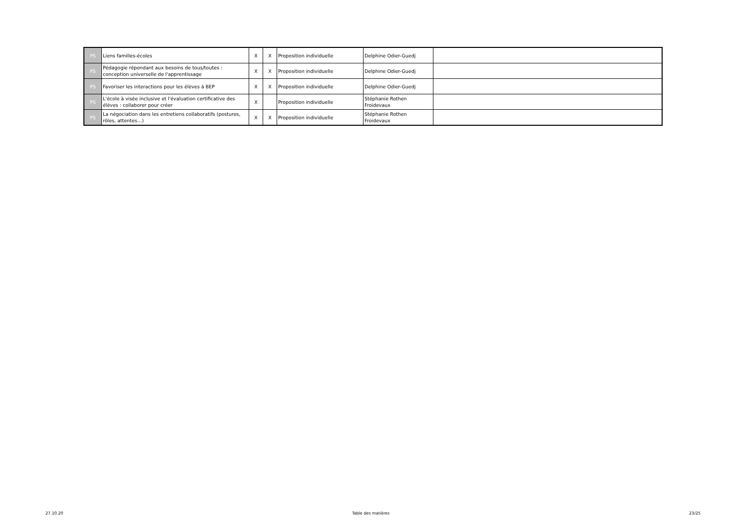| PS | Liens familles-écoles | X | X | Proposition individuelle | Delphine Odier-Guedj | |
| PS | Pédagogie répondant aux besoins de tous/toutes : conception universelle de l'apprentissage | X | X | Proposition individuelle | Delphine Odier-Guedj | |
| PS | Favoriser les interactions pour les élèves à BEP | X | X | Proposition individuelle | Delphine Odier-Guedj | |
| PS | L'école à visée inclusive et l'évaluation certificative des élèves : collaborer pour créer | X | | Proposition individuelle | Stéphanie Rothen Froidevaux | |
| PS | La négociation dans les entretiens collaboratifs (postures, rôles, attentes…) | X | X | Proposition individuelle | Stéphanie Rothen Froidevaux | |
27.10.20 Table des matières 23/25